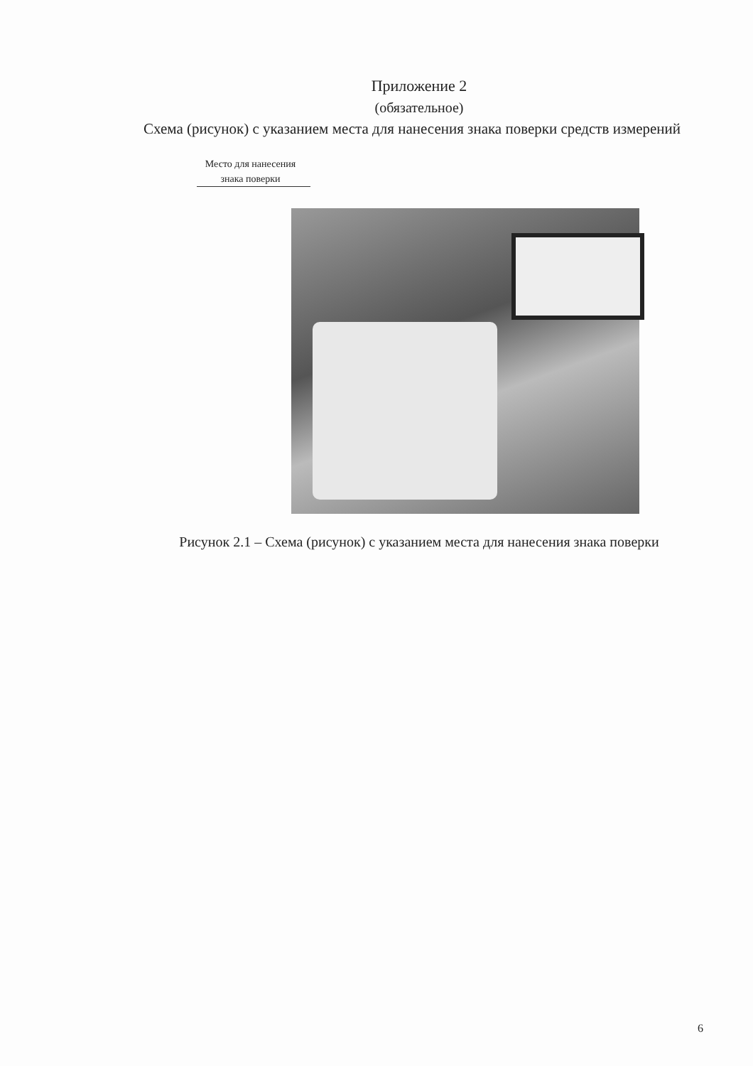Приложение 2
(обязательное)
Схема (рисунок) с указанием места для нанесения знака поверки средств измерений
Место для нанесения знака поверки
Рисунок 2.1 – Схема (рисунок) с указанием места для нанесения знака поверки
6